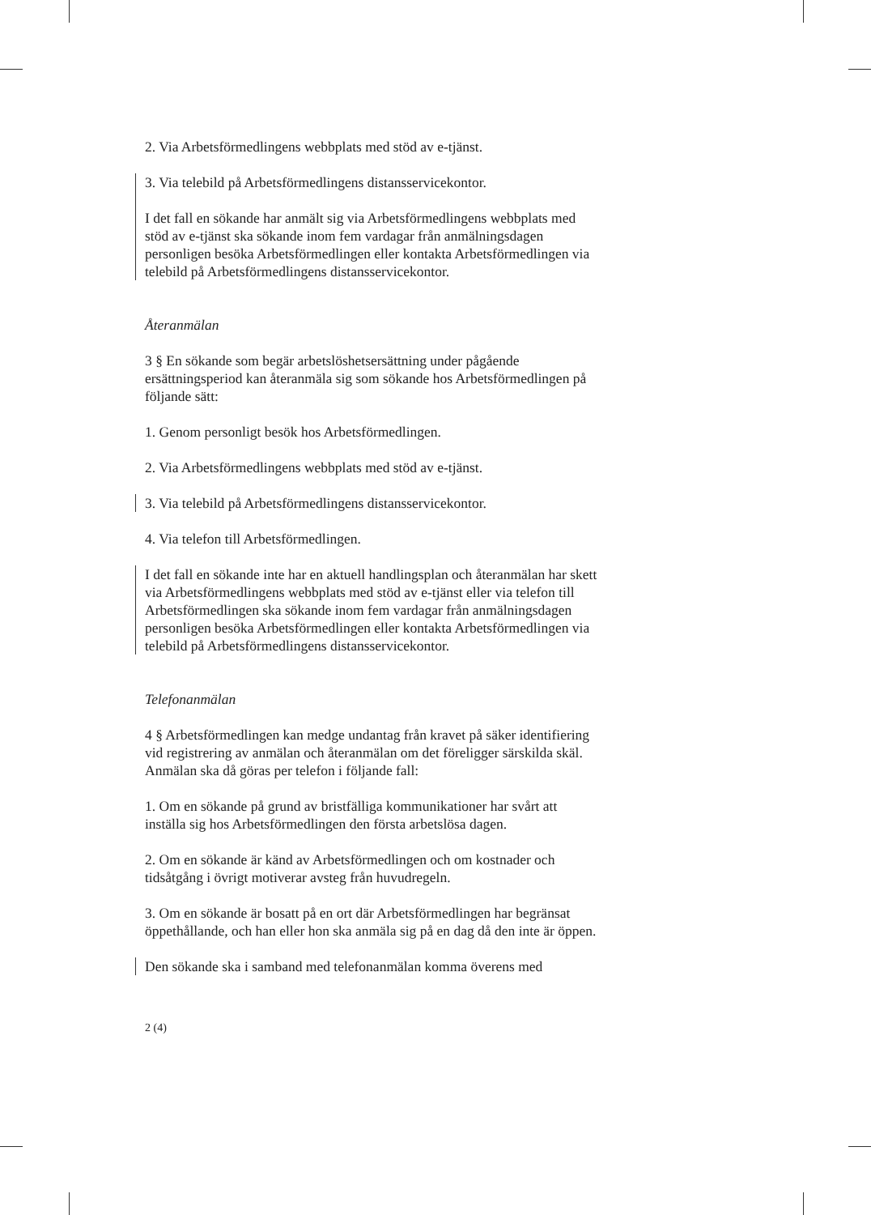2. Via Arbetsförmedlingens webbplats med stöd av e-tjänst.
3. Via telebild på Arbetsförmedlingens distansservicekontor.
I det fall en sökande har anmält sig via Arbetsförmedlingens webbplats med stöd av e-tjänst ska sökande inom fem vardagar från anmälningsdagen personligen besöka Arbetsförmedlingen eller kontakta Arbetsförmedlingen via telebild på Arbetsförmedlingens distansservicekontor.
Återanmälan
3 § En sökande som begär arbetslöshetsersättning under pågående ersättningsperiod kan återanmäla sig som sökande hos Arbetsförmedlingen på följande sätt:
1. Genom personligt besök hos Arbetsförmedlingen.
2. Via Arbetsförmedlingens webbplats med stöd av e-tjänst.
3. Via telebild på Arbetsförmedlingens distansservicekontor.
4. Via telefon till Arbetsförmedlingen.
I det fall en sökande inte har en aktuell handlingsplan och återanmälan har skett via Arbetsförmedlingens webbplats med stöd av e-tjänst eller via telefon till Arbetsförmedlingen ska sökande inom fem vardagar från anmälningsdagen personligen besöka Arbetsförmedlingen eller kontakta Arbetsförmedlingen via telebild på Arbetsförmedlingens distansservicekontor.
Telefonanmälan
4 § Arbetsförmedlingen kan medge undantag från kravet på säker identifiering vid registrering av anmälan och återanmälan om det föreligger särskilda skäl. Anmälan ska då göras per telefon i följande fall:
1. Om en sökande på grund av bristfälliga kommunikationer har svårt att inställa sig hos Arbetsförmedlingen den första arbetslösa dagen.
2. Om en sökande är känd av Arbetsförmedlingen och om kostnader och tidsåtgång i övrigt motiverar avsteg från huvudregeln.
3. Om en sökande är bosatt på en ort där Arbetsförmedlingen har begränsat öppethållande, och han eller hon ska anmäla sig på en dag då den inte är öppen.
Den sökande ska i samband med telefonanmälan komma överens med
2 (4)